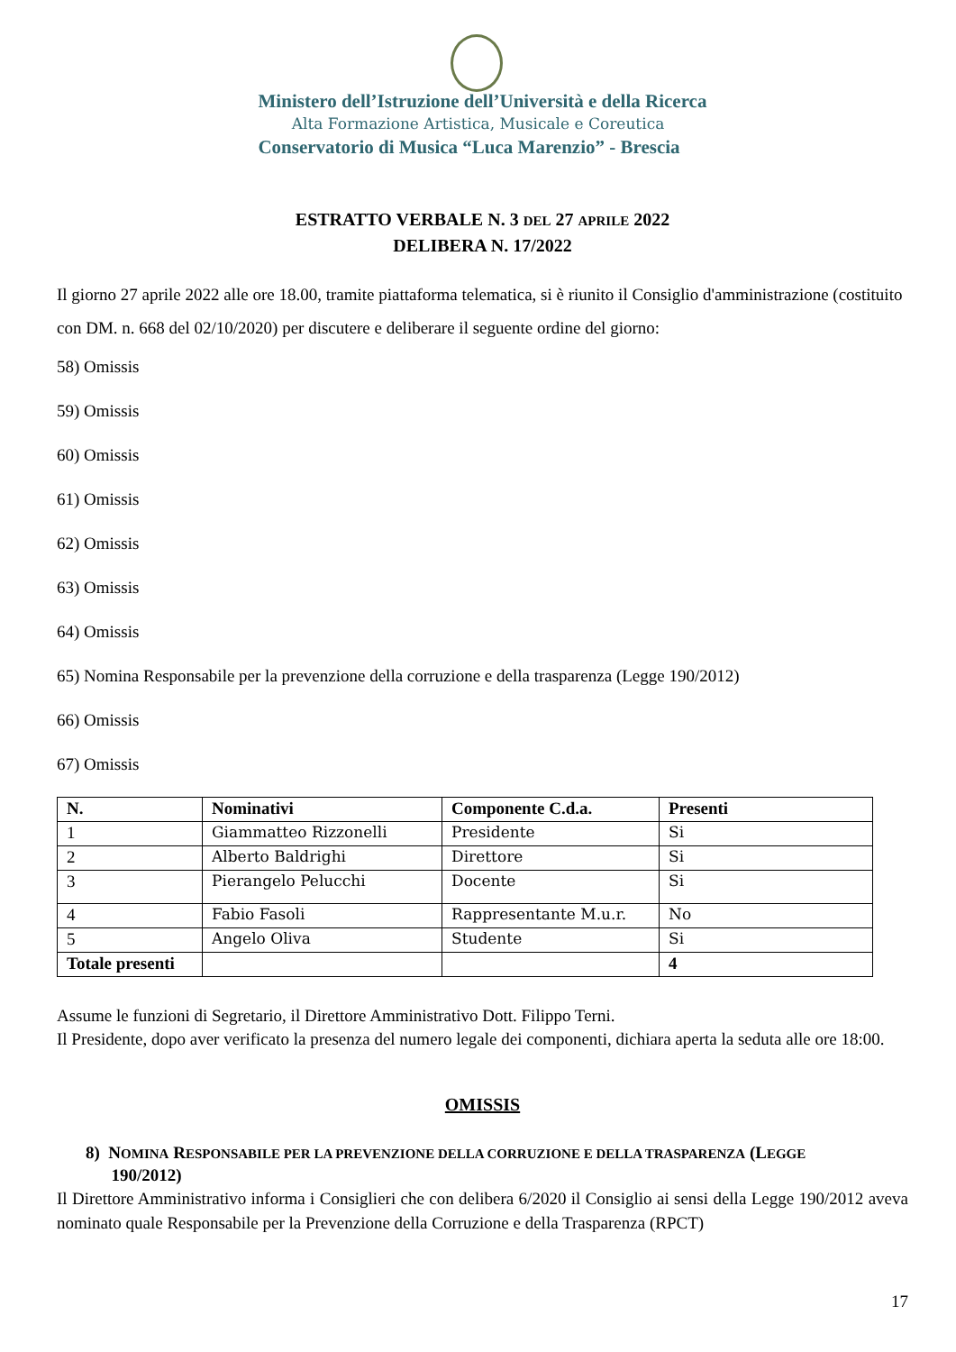Ministero dell’Istruzione dell’Università e della Ricerca
Alta Formazione Artistica, Musicale e Coreutica
Conservatorio di Musica “Luca Marenzio” - Brescia
ESTRATTO VERBALE N. 3 DEL 27 APRILE 2022
DELIBERA N. 17/2022
Il giorno 27 aprile 2022 alle ore 18.00, tramite piattaforma telematica, si è riunito il Consiglio d'amministrazione (costituito con DM. n. 668 del 02/10/2020) per discutere e deliberare il seguente ordine del giorno:
58) Omissis
59) Omissis
60) Omissis
61) Omissis
62) Omissis
63) Omissis
64) Omissis
65) Nomina Responsabile per la prevenzione della corruzione e della trasparenza (Legge 190/2012)
66) Omissis
67) Omissis
| N. | Nominativi | Componente C.d.a. | Presenti |
| --- | --- | --- | --- |
| 1 | Giammatteo Rizzonelli | Presidente | Si |
| 2 | Alberto Baldrighi | Direttore | Si |
| 3 | Pierangelo Pelucchi | Docente | Si |
| 4 | Fabio Fasoli | Rappresentante M.u.r. | No |
| 5 | Angelo Oliva | Studente | Si |
| Totale presenti | | | 4 |
Assume le funzioni di Segretario, il Direttore Amministrativo Dott. Filippo Terni.
Il Presidente, dopo aver verificato la presenza del numero legale dei componenti, dichiara aperta la seduta alle ore 18:00.
OMISSIS
8) NOMINA RESPONSABILE PER LA PREVENZIONE DELLA CORRUZIONE E DELLA TRASPARENZA (LEGGE
190/2012)
Il Direttore Amministrativo informa i Consiglieri che con delibera 6/2020 il Consiglio ai sensi della Legge 190/2012 aveva nominato quale Responsabile per la Prevenzione della Corruzione e della Trasparenza (RPCT)
17